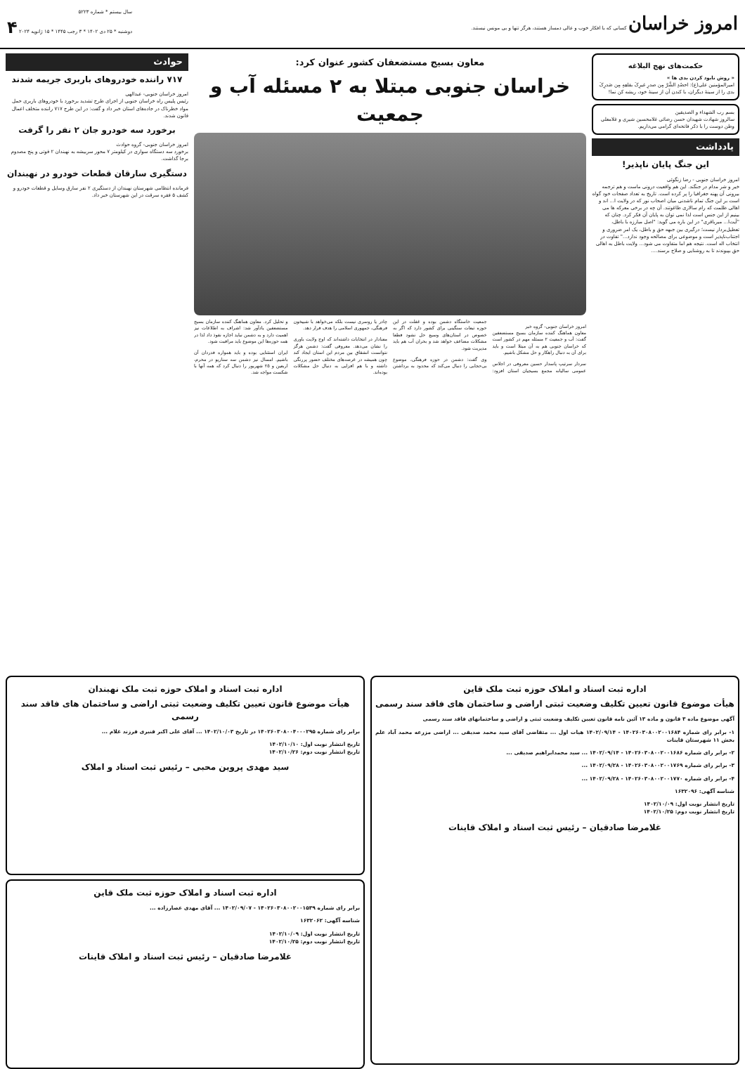امروز خراسان کسانی که با افکار خوب و عالی دمساز هستند، هرگز تنها و بی مونس نیستند.
سال بیستم * شماره ۵۲۲۳
دوشنبه * ۲۵ دی ۱۴۰۲ * ۳ رجب ۱۴۴۵ * ۱۵ ژانویه ۲۰۲۴ ۴
حکمت‌های نهج البلاغه
« روش نابود کردن بدی ها »
امیرالمؤمنین علی(ع): احصُدِ الشَّرَّ مِن صدرِ غیرِکَ بقلعِهِ مِن صَدرِکَ
بدی را از سینهٔ دیگران، با کندن آن از سینهٔ خود، ریشه کن نما!
بسم رب الشهداء و الصدیقین
سالروز شهادت شهیدان حسن رضائی غلامحسین شیری و غلامعلی وطن دوست را با ذکر فاتحه‌ای گرامی می‌داریم.
یادداشت
این جنگ پایان ناپذیر!
امروز خراسان جنوبی - رضا زنگوئی
خیر و شر مدام در جنگند. این هم واقعیت درونی ماست و هم ترجمه بیرونی آن پهنه جغرافیا را پر کرده است. تاریخ به تعداد صفحات خود گواه است بر این جنگ تمام ناشدنی میان اصحاب نور که در ولایت ا... اند و اهالی ظلمت که رام سالاری طاغوتند. آن چه در برخی معرکه ها می بینیم از این جنس است لذا نمی توان به پایان آن فکر کرد. چنان که "آیت‌ا... میرباقری" در این باره می گوید: "اصل مبارزه با باطل، تعطیل‌بردار نیست؛ درگیری بین جبهه حق و باطل، یک امر ضروری و اجتناب‌ناپذیر است و موضوعی برای مصالحه وجود ندارد..." تفاوت در انتخاب اله است. نتیجه هم اما متفاوت می شود... ولایت باطل به اهالی حق بپیوندند تا به روشنایی و صلاح برسند....
معاون بسیج مستضعفان کشور عنوان کرد:
خراسان جنوبی مبتلا به ۲ مسئله آب و جمعیت
امروز خراسان جنوبی- گروه خبر
معاون هماهنگ کننده سازمان بسیج مستضعفین گفت: آب و جمعیت ۲ مسئله مهم در کشور است که خراسان جنوبی هم به آن مبتلا است و باید برای آن به دنبال راهکار و حل مشکل باشیم.
سردار سرتیپ پاسدار حسین معروفی در اجلاس عمومی سالیانه مجمع بسیجیان استان افزود: جمعیت خاستگاه دشمن بوده و غفلت در این حوزه تبعات سنگینی برای کشور دارد که اگر به خصوص در استان‌های وسیع حل نشود قطعا مشکلات مضاعف خواهد شد و بحران آب هم باید مدیریت شود.
وی گفت: دشمن در حوزه فرهنگی، موضوع بی‌حجابی را دنبال می‌کند که محدود به برداشتن چادر یا روسری نیست بلکه می‌خواهد با شبیخون فرهنگی، جمهوری اسلامی را هدف قرار دهد.
معنادار در انتخابات داشته‌اند که اوج ولایت باوری را نشان می‌دهد. معروفی گفت: دشمن هرگز نتوانست انشقاق بین مردم این استان ایجاد کند چون همیشه در عرصه‌های مختلف حضور پررنگی داشته و با هم افزایی به دنبال حل مشکلات بوده‌اند.
و تحلیل کرد. معاون هماهنگ کننده سازمان بسیج مستضعفین یادآور شد: اشراف به اطلاعات نیز اهمیت دارد و به دشمن نباید اجازه نفوذ داد لذا در همه حوزه‌ها این موضوع باید مراقبت شود.
ایران استثنایی بوده و باید همواره قدردان آن باشیم. امسال نیز دشمن سه سناریو در محرم، اربعین و ۲۵ شهریور را دنبال کرد که همه آنها با شکست مواجه شد.
حوادث
۷۱۷ راننده خودروهای باربری جریمه شدند
امروز خراسان جنوبی- عبدالهی
رئیس پلیس راه خراسان جنوبی از اجرای طرح تشدید برخورد با خودروهای باربری حمل مواد خطرناک در جاده‌های استان خبر داد و گفت: در این طرح ۷۱۷ راننده متخلف اعمال قانون شدند.
برخورد سه خودرو جان ۲ نفر را گرفت
امروز خراسان جنوبی- گروه حوادث
برخورد سه دستگاه سواری در کیلومتر ۷ محور سربیشه به نهبندان ۲ فوتی و پنج مصدوم برجا گذاشت.
دستگیری سارقان قطعات خودرو در نهبندان
فرمانده انتظامی شهرستان نهبندان از دستگیری ۲ نفر سارق وسایل و قطعات خودرو و کشف ۵ فقره سرقت در این شهرستان خبر داد.
اداره ثبت اسناد و املاک حوزه ثبت ملک قاین
هیأت موضوع قانون تعیین تکلیف وضعیت ثبتی اراضی و ساختمان های فاقد سند رسمی
آگهی موضوع ماده ۳ قانون و ماده ۱۳ آئین نامه قانون تعیین تکلیف وضعیت ثبتی و اراضی و ساختمانهای فاقد سند رسمی
۱- برابر رای شماره ۱۴۰۲۶۰۳۰۸۰۰۲۰۰۱۶۸۴ - ۱۴۰۲/۰۹/۱۴ هیات اول ... متقاضی آقای سید محمد صدیقی ... اراضی مزرعه محمد آباد علم بخش ۱۱ شهرستان قاینات
۲- برابر رای شماره ۱۴۰۲۶۰۳۰۸۰۰۲۰۰۱۶۸۶ - ۱۴۰۲/۰۹/۱۴ ... سید محمدابراهیم صدیقی ...
۳- برابر رای شماره ۱۴۰۲۶۰۳۰۸۰۰۲۰۰۱۷۶۹ - ۱۴۰۲/۰۹/۲۸ ...
۴- برابر رای شماره ۱۴۰۲۶۰۳۰۸۰۰۲۰۰۱۷۷۰ - ۱۴۰۲/۰۹/۲۸ ...
شناسه آگهی: ۱۶۳۲۰۹۶
تاریخ انتشار نوبت اول: ۱۴۰۲/۱۰/۰۹
تاریخ انتشار نوبت دوم: ۱۴۰۲/۱۰/۲۵
غلامرضا صادقیان – رئیس ثبت اسناد و املاک قاینات
اداره ثبت اسناد و املاک حوزه ثبت ملک نهبندان
هیأت موضوع قانون تعیین تکلیف وضعیت ثبتی اراضی و ساختمان های فاقد سند رسمی
برابر رای شماره ۱۴۰۲۶۰۳۰۸۰۰۴۰۰۰۲۹۵ در تاریخ ۱۴۰۲/۱۰/۰۳ ... آقای علی اکبر قنبری فرزند غلام ...
تاریخ انتشار نوبت اول: ۱۴۰۲/۱۰/۱۰
تاریخ انتشار نوبت دوم: ۱۴۰۲/۱۰/۲۶
سید مهدی پروین محبی – رئیس ثبت اسناد و املاک
اداره ثبت اسناد و املاک حوزه ثبت ملک قاین
برابر رای شماره ۱۴۰۲۶۰۳۰۸۰۰۲۰۰۱۵۳۹ - ۱۴۰۲/۰۹/۰۷ ... آقای مهدی عصارزاده ...
شناسه آگهی: ۱۶۳۲۰۶۲
تاریخ انتشار نوبت اول: ۱۴۰۲/۱۰/۰۹
تاریخ انتشار نوبت دوم: ۱۴۰۲/۱۰/۲۵
غلامرضا صادقیان – رئیس ثبت اسناد و املاک قاینات